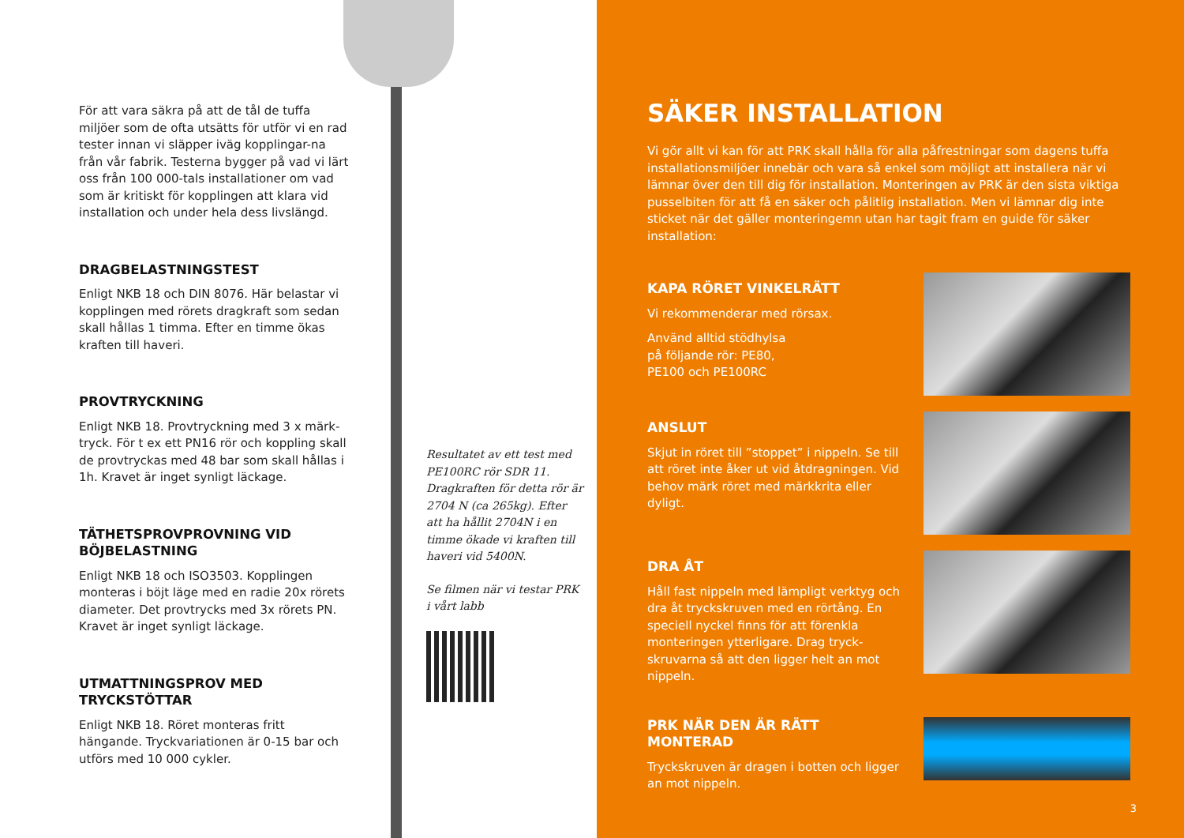För att vara säkra på att de tål de tuffa miljöer som de ofta utsätts för utför vi en rad tester innan vi släpper iväg kopplingar-na från vår fabrik. Testerna bygger på vad vi lärt oss från 100 000-tals installationer om vad som är kritiskt för kopplingen att klara vid installation och under hela dess livslängd.
DRAGBELASTNINGSTEST
Enligt NKB 18 och DIN 8076. Här belastar vi kopplingen med rörets dragkraft som sedan skall hållas 1 timma. Efter en timme ökas kraften till haveri.
PROVTRYCKNING
Enligt NKB 18. Provtryckning med 3 x märk-tryck. För t ex ett PN16 rör och koppling skall de provtryckas med 48 bar som skall hållas i 1h. Kravet är inget synligt läckage.
TÄTHETSPROVPROVNING VID BÖJBELASTNING
Enligt NKB 18 och ISO3503. Kopplingen monteras i böjt läge med en radie 20x rörets diameter. Det provtrycks med 3x rörets PN. Kravet är inget synligt läckage.
UTMATTNINGSPROV MED TRYCKSTÖTTAR
Enligt NKB 18. Röret monteras fritt hängande. Tryckvariationen är 0-15 bar och utförs med 10 000 cykler.
Resultatet av ett test med PE100RC rör SDR 11. Dragkraften för detta rör är 2704 N (ca 265kg). Efter att ha hållit 2704N i en timme ökade vi kraften till haveri vid 5400N.
Se filmen när vi testar PRK i vårt labb
SÄKER INSTALLATION
Vi gör allt vi kan för att PRK skall hålla för alla påfrestningar som dagens tuffa installationsmiljöer innebär och vara så enkel som möjligt att installera när vi lämnar över den till dig för installation. Monteringen av PRK är den sista viktiga pusselbiten för att få en säker och pålitlig installation. Men vi lämnar dig inte sticket när det gäller monteringemn utan har tagit fram en guide för säker installation:
KAPA RÖRET VINKELRÄTT
Vi rekommenderar med rörsax.
Använd alltid stödhylsa på följande rör: PE80, PE100 och PE100RC
ANSLUT
Skjut in röret till ”stoppet” i nippeln. Se till att röret inte åker ut vid åtdragningen. Vid behov märk röret med märkkrita eller dyligt.
DRA ÅT
Håll fast nippeln med lämpligt verktyg och dra åt tryckskruven med en rörtång. En speciell nyckel finns för att förenkla monteringen ytterligare. Drag tryck-skruvarna så att den ligger helt an mot nippeln.
PRK NÄR DEN ÄR RÄTT MONTERAD
Tryckskruven är dragen i botten och ligger an mot nippeln.
3